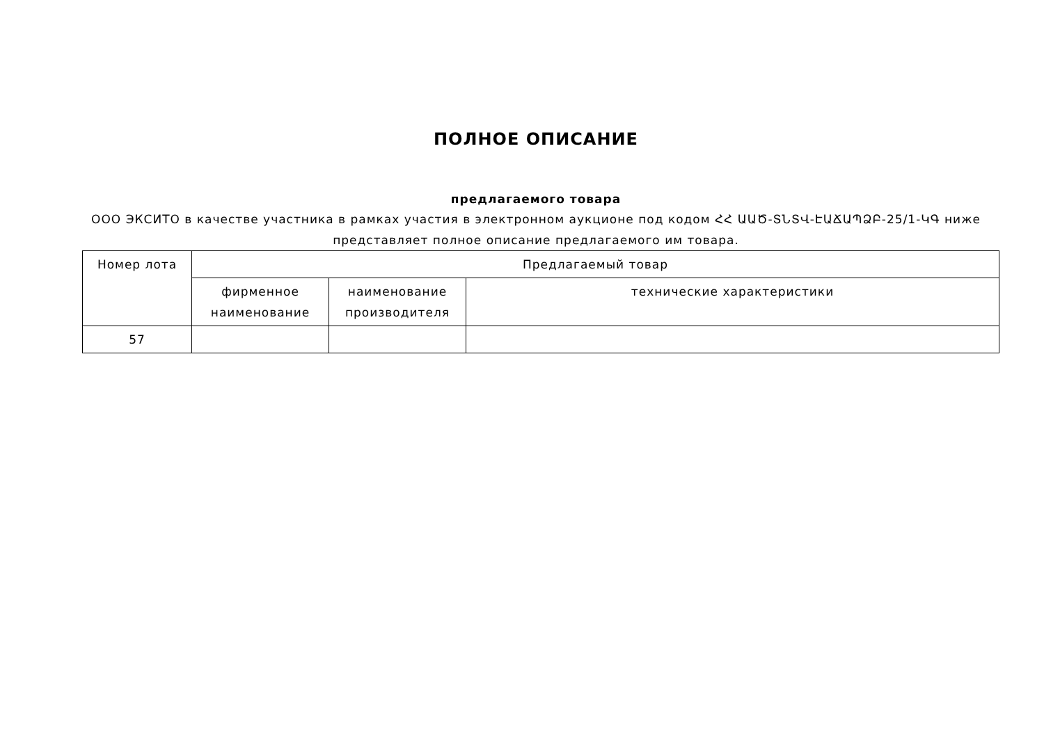ПОЛНОЕ ОПИСАНИЕ
предлагаемого товара
ООО ЭКСИТО в качестве участника в рамках участия в электронном аукционе под кодом ՀՀ ԱԱԾ-ՏՆՏՎ-ԷԱՃԱՊՁԲ-25/1-ԿԳ ниже представляет полное описание предлагаемого им товара.
| Номер лота | Предлагаемый товар | | |
| --- | --- | --- | --- |
| | фирменное наименование | наименование производителя | технические характеристики |
| 57 | | | |